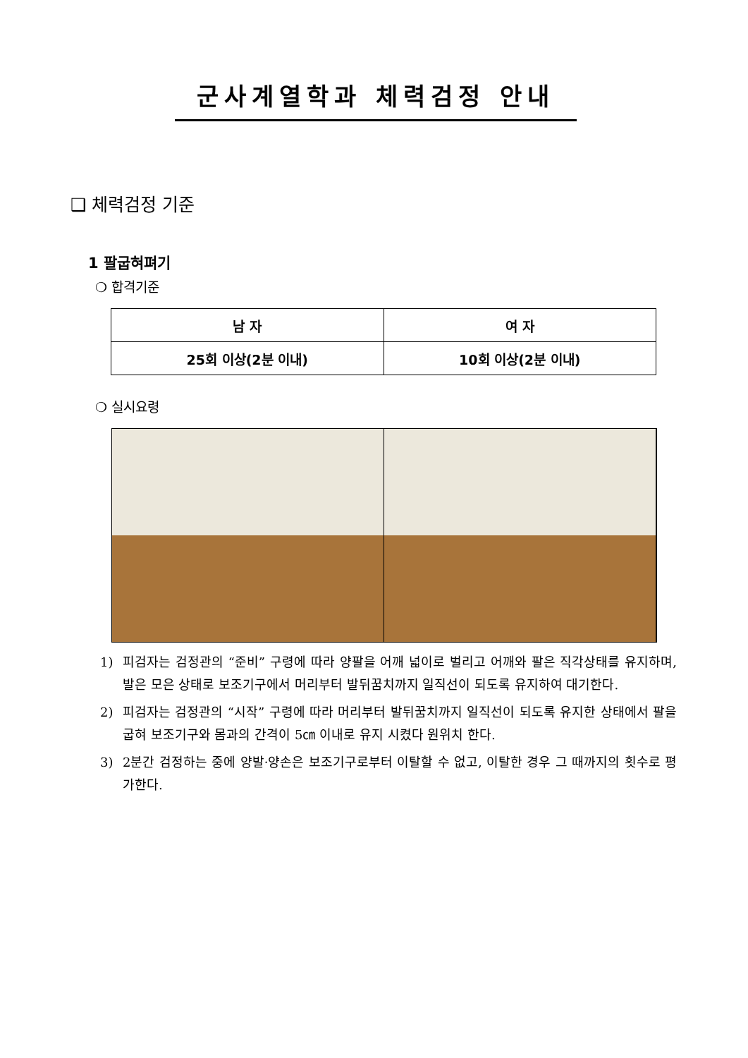군사계열학과 체력검정 안내
❑ 체력검정 기준
1 팔굽혀펴기
❍ 합격기준
| 남 자 | 여 자 |
| --- | --- |
| 25회 이상(2분 이내) | 10회 이상(2분 이내) |
❍ 실시요령
1) 피검자는 검정관의 “준비” 구령에 따라 양팔을 어깨 넓이로 벌리고 어깨와 팔은 직각상태를 유지하며, 발은 모은 상태로 보조기구에서 머리부터 발뒤꿈치까지 일직선이 되도록 유지하여 대기한다.
2) 피검자는 검정관의 “시작” 구령에 따라 머리부터 발뒤꿈치까지 일직선이 되도록 유지한 상태에서 팔을 굽혀 보조기구와 몸과의 간격이 5㎝ 이내로 유지 시켰다 원위치 한다.
3) 2분간 검정하는 중에 양발·양손은 보조기구로부터 이탈할 수 없고, 이탈한 경우 그 때까지의 횟수로 평가한다.